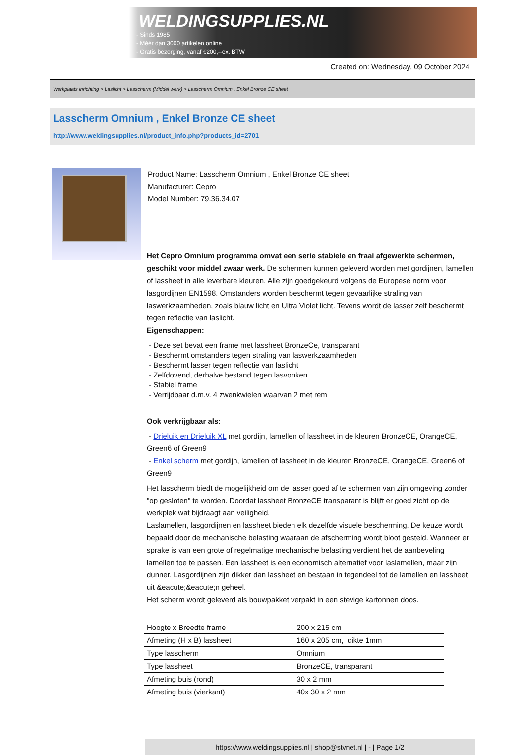WELDINGSUPPLIES.NL
- Sinds 1985
- Méér dan 3000 artikelen online
- Gratis bezorging, vanaf €200,--ex. BTW
Created on: Wednesday, 09 October 2024
Werkplaats inrichting > Laslicht > Lasscherm (Middel werk) > Lasscherm Omnium , Enkel Bronze CE sheet
Lasscherm Omnium , Enkel Bronze CE sheet
http://www.weldingsupplies.nl/product_info.php?products_id=2701
Product Name: Lasscherm Omnium , Enkel Bronze CE sheet
Manufacturer: Cepro
Model Number: 79.36.34.07
Het Cepro Omnium programma omvat een serie stabiele en fraai afgewerkte schermen, geschikt voor middel zwaar werk. De schermen kunnen geleverd worden met gordijnen, lamellen of lassheet in alle leverbare kleuren. Alle zijn goedgekeurd volgens de Europese norm voor lasgordijnen EN1598. Omstanders worden beschermt tegen gevaarlijke straling van laswerkzaamheden, zoals blauw licht en Ultra Violet licht. Tevens wordt de lasser zelf beschermt tegen reflectie van laslicht.
Eigenschappen:
- Deze set bevat een frame met lassheet BronzeCe, transparant
- Beschermt omstanders tegen straling van laswerkzaamheden
- Beschermt lasser tegen reflectie van laslicht
- Zelfdovend, derhalve bestand tegen lasvonken
- Stabiel frame
- Verrijdbaar d.m.v. 4 zwenkwielen waarvan 2 met rem
Ook verkrijgbaar als:
- Drieluik en Drieluik XL met gordijn, lamellen of lassheet in de kleuren BronzeCE, OrangeCE, Green6 of Green9
- Enkel scherm met gordijn, lamellen of lassheet in de kleuren BronzeCE, OrangeCE, Green6 of Green9
Het lasscherm biedt de mogelijkheid om de lasser goed af te schermen van zijn omgeving zonder "op gesloten" te worden. Doordat lassheet BronzeCE transparant is blijft er goed zicht op de werkplek wat bijdraagt aan veiligheid.
Laslamellen, lasgordijnen en lassheet bieden elk dezelfde visuele bescherming. De keuze wordt bepaald door de mechanische belasting waaraan de afscherming wordt bloot gesteld. Wanneer er sprake is van een grote of regelmatige mechanische belasting verdient het de aanbeveling lamellen toe te passen. Een lassheet is een economisch alternatief voor laslamellen, maar zijn dunner. Lasgordijnen zijn dikker dan lassheet en bestaan in tegendeel tot de lamellen en lassheet uit &eacute;&eacute;n geheel.
Het scherm wordt geleverd als bouwpakket verpakt in een stevige kartonnen doos.
| Hoogte x Breedte frame | 200 x 215 cm |
| Afmeting (H x B) lassheet | 160 x 205 cm, dikte 1mm |
| Type lasscherm | Omnium |
| Type lassheet | BronzeCE, transparant |
| Afmeting buis (rond) | 30 x 2 mm |
| Afmeting buis (vierkant) | 40x 30 x 2 mm |
https://www.weldingsupplies.nl | shop@stvnet.nl | - | Page 1/2